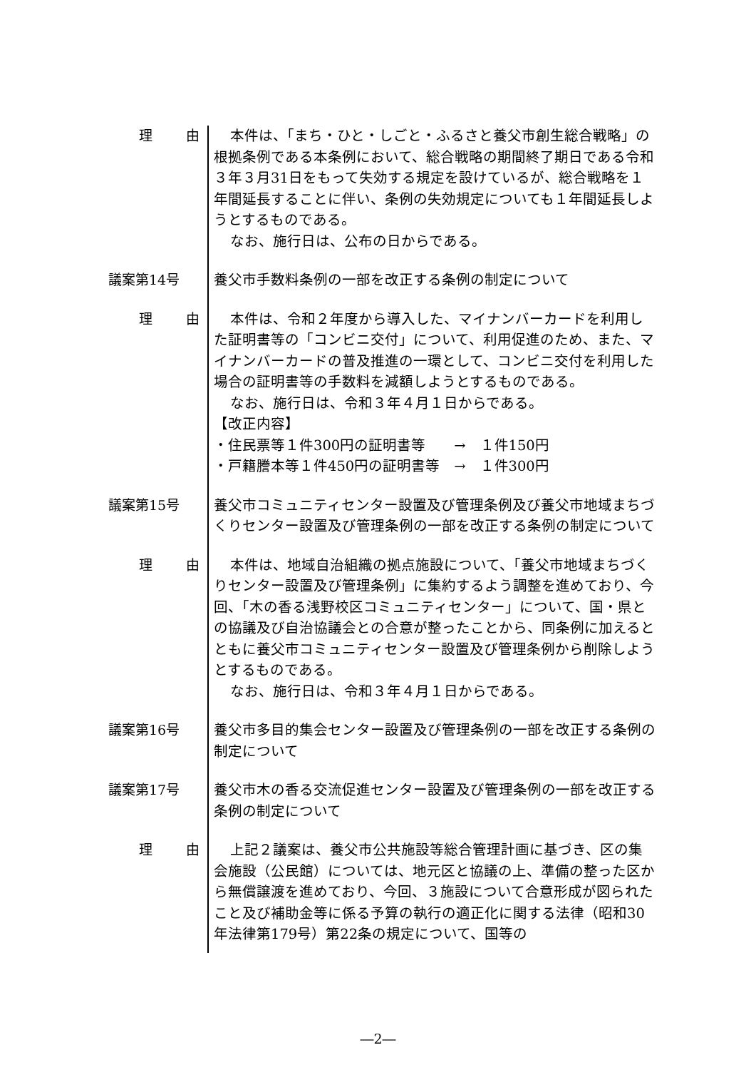理 由
本件は、「まち・ひと・しごと・ふるさと養父市創生総合戦略」の根拠条例である本条例において、総合戦略の期間終了期日である令和３年３月31日をもって失効する規定を設けているが、総合戦略を１年間延長することに伴い、条例の失効規定についても１年間延長しようとするものである。
なお、施行日は、公布の日からである。
議案第14号
養父市手数料条例の一部を改正する条例の制定について
理 由
本件は、令和２年度から導入した、マイナンバーカードを利用した証明書等の「コンビニ交付」について、利用促進のため、また、マイナンバーカードの普及推進の一環として、コンビニ交付を利用した場合の証明書等の手数料を減額しようとするものである。
なお、施行日は、令和３年４月１日からである。
【改正内容】
・住民票等１件300円の証明書等　　→　１件150円
・戸籍謄本等１件450円の証明書等　→　１件300円
議案第15号
養父市コミュニティセンター設置及び管理条例及び養父市地域まちづくりセンター設置及び管理条例の一部を改正する条例の制定について
理 由
本件は、地域自治組織の拠点施設について、「養父市地域まちづくりセンター設置及び管理条例」に集約するよう調整を進めており、今回、「木の香る浅野校区コミュニティセンター」について、国・県との協議及び自治協議会との合意が整ったことから、同条例に加えるとともに養父市コミュニティセンター設置及び管理条例から削除しようとするものである。
なお、施行日は、令和３年４月１日からである。
議案第16号
養父市多目的集会センター設置及び管理条例の一部を改正する条例の制定について
議案第17号
養父市木の香る交流促進センター設置及び管理条例の一部を改正する条例の制定について
理 由
上記２議案は、養父市公共施設等総合管理計画に基づき、区の集会施設（公民館）については、地元区と協議の上、準備の整った区から無償譲渡を進めており、今回、３施設について合意形成が図られたこと及び補助金等に係る予算の執行の適正化に関する法律（昭和30年法律第179号）第22条の規定について、国等の
―2―